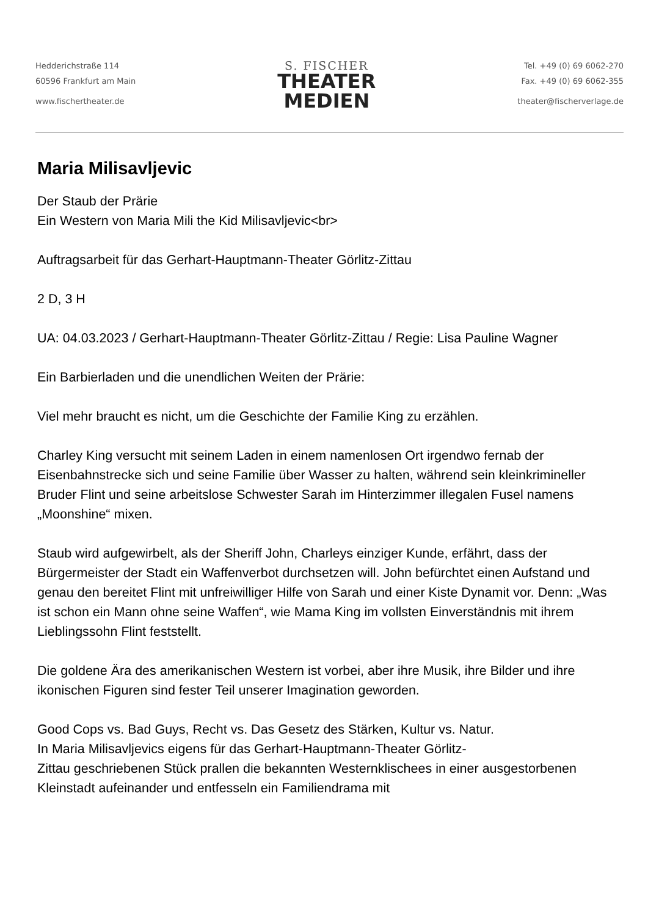Hedderichstraße 114
60596 Frankfurt am Main
www.fischertheater.de
S. FISCHER
THEATER
MEDIEN
Tel. +49 (0) 69 6062-270
Fax. +49 (0) 69 6062-355
theater@fischerverlage.de
Maria Milisavljevic
Der Staub der Prärie
Ein Western von Maria Mili the Kid Milisavljevic<br>
Auftragsarbeit für das Gerhart-Hauptmann-Theater Görlitz-Zittau
2 D, 3 H
UA: 04.03.2023 / Gerhart-Hauptmann-Theater Görlitz-Zittau / Regie: Lisa Pauline Wagner
Ein Barbierladen und die unendlichen Weiten der Prärie:
Viel mehr braucht es nicht, um die Geschichte der Familie King zu erzählen.
Charley King versucht mit seinem Laden in einem namenlosen Ort irgendwo fernab der Eisenbahnstrecke sich und seine Familie über Wasser zu halten, während sein kleinkrimineller Bruder Flint und seine arbeitslose Schwester Sarah im Hinterzimmer illegalen Fusel namens „Moonshine“ mixen.
Staub wird aufgewirbelt, als der Sheriff John, Charleys einziger Kunde, erfährt, dass der Bürgermeister der Stadt ein Waffenverbot durchsetzen will. John befürchtet einen Aufstand und genau den bereitet Flint mit unfreiwilliger Hilfe von Sarah und einer Kiste Dynamit vor. Denn: „Was ist schon ein Mann ohne seine Waffen“, wie Mama King im vollsten Einverständnis mit ihrem Lieblingssohn Flint feststellt.
Die goldene Ära des amerikanischen Western ist vorbei, aber ihre Musik, ihre Bilder und ihre ikonischen Figuren sind fester Teil unserer Imagination geworden.
Good Cops vs. Bad Guys, Recht vs. Das Gesetz des Stärken, Kultur vs. Natur.
In Maria Milisavljevics eigens für das Gerhart-Hauptmann-Theater Görlitz-
Zittau geschriebenen Stück prallen die bekannten Westernklischees in einer ausgestorbenen Kleinstadt aufeinander und entfesseln ein Familiendrama mit